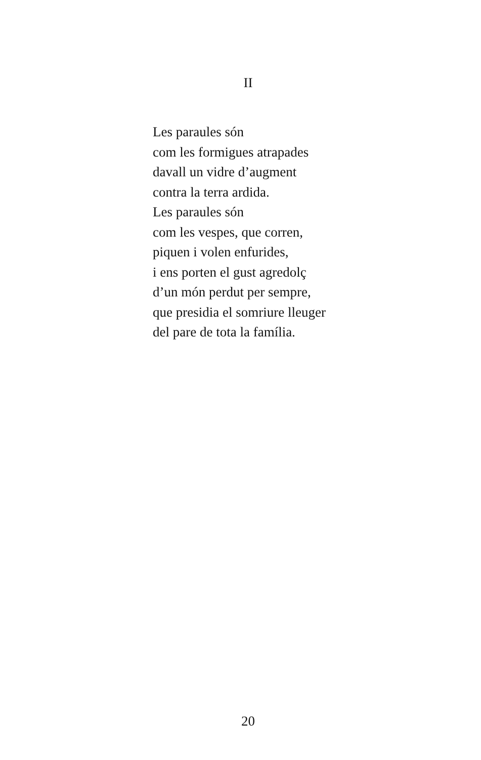II
Les paraules són
com les formigues atrapades
davall un vidre d’augment
contra la terra ardida.
Les paraules són
com les vespes, que corren,
piquen i volen enfurides,
i ens porten el gust agredolç
d’un món perdut per sempre,
que presidia el somriure lleuger
del pare de tota la família.
20